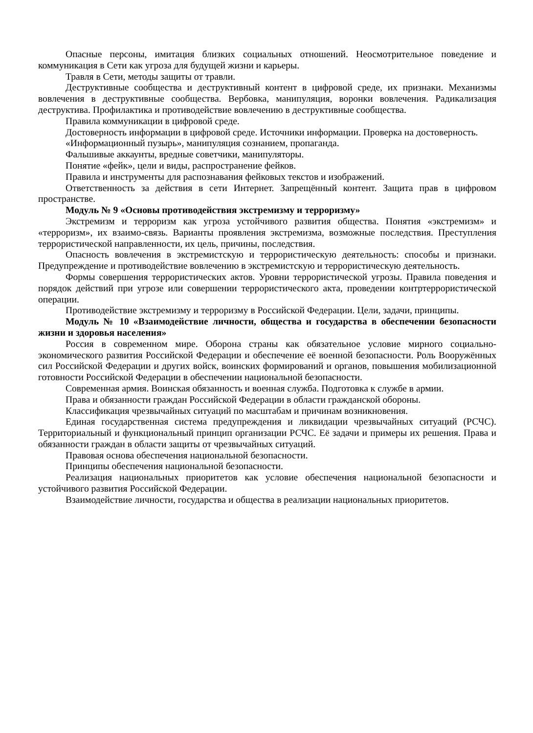Опасные персоны, имитация близких социальных отношений. Неосмотрительное поведение и коммуникация в Сети как угроза для будущей жизни и карьеры.
Травля в Сети, методы защиты от травли.
Деструктивные сообщества и деструктивный контент в цифровой среде, их признаки. Механизмы вовлечения в деструктивные сообщества. Вербовка, манипуляция, воронки вовлечения. Радикализация деструктива. Профилактика и противодействие вовлечению в деструктивные сообщества.
Правила коммуникации в цифровой среде.
Достоверность информации в цифровой среде. Источники информации. Проверка на достоверность.
«Информационный пузырь», манипуляция сознанием, пропаганда.
Фальшивые аккаунты, вредные советчики, манипуляторы.
Понятие «фейк», цели и виды, распространение фейков.
Правила и инструменты для распознавания фейковых текстов и изображений.
Ответственность за действия в сети Интернет. Запрещённый контент. Защита прав в цифровом пространстве.
Модуль № 9 «Основы противодействия экстремизму и терроризму»
Экстремизм и терроризм как угроза устойчивого развития общества. Понятия «экстремизм» и «терроризм», их взаимо-связь. Варианты проявления экстремизма, возможные последствия. Преступления террористической направленности, их цель, причины, последствия.
Опасность вовлечения в экстремистскую и террористическую деятельность: способы и признаки. Предупреждение и противодействие вовлечению в экстремистскую и террористическую деятельность.
Формы совершения террористических актов. Уровни террористической угрозы. Правила поведения и порядок действий при угрозе или совершении террористического акта, проведении контртеррористической операции.
Противодействие экстремизму и терроризму в Российской Федерации. Цели, задачи, принципы.
Модуль № 10 «Взаимодействие личности, общества и государства в обеспечении безопасности жизни и здоровья населения»
Россия в современном мире. Оборона страны как обязательное условие мирного социально-экономического развития Российской Федерации и обеспечение её военной безопасности. Роль Вооружённых сил Российской Федерации и других войск, воинских формирований и органов, повышения мобилизационной готовности Российской Федерации в обеспечении национальной безопасности.
Современная армия. Воинская обязанность и военная служба. Подготовка к службе в армии.
Права и обязанности граждан Российской Федерации в области гражданской обороны.
Классификация чрезвычайных ситуаций по масштабам и причинам возникновения.
Единая государственная система предупреждения и ликвидации чрезвычайных ситуаций (РСЧС). Территориальный и функциональный принцип организации РСЧС. Её задачи и примеры их решения. Права и обязанности граждан в области защиты от чрезвычайных ситуаций.
Правовая основа обеспечения национальной безопасности.
Принципы обеспечения национальной безопасности.
Реализация национальных приоритетов как условие обеспечения национальной безопасности и устойчивого развития Российской Федерации.
Взаимодействие личности, государства и общества в реализации национальных приоритетов.